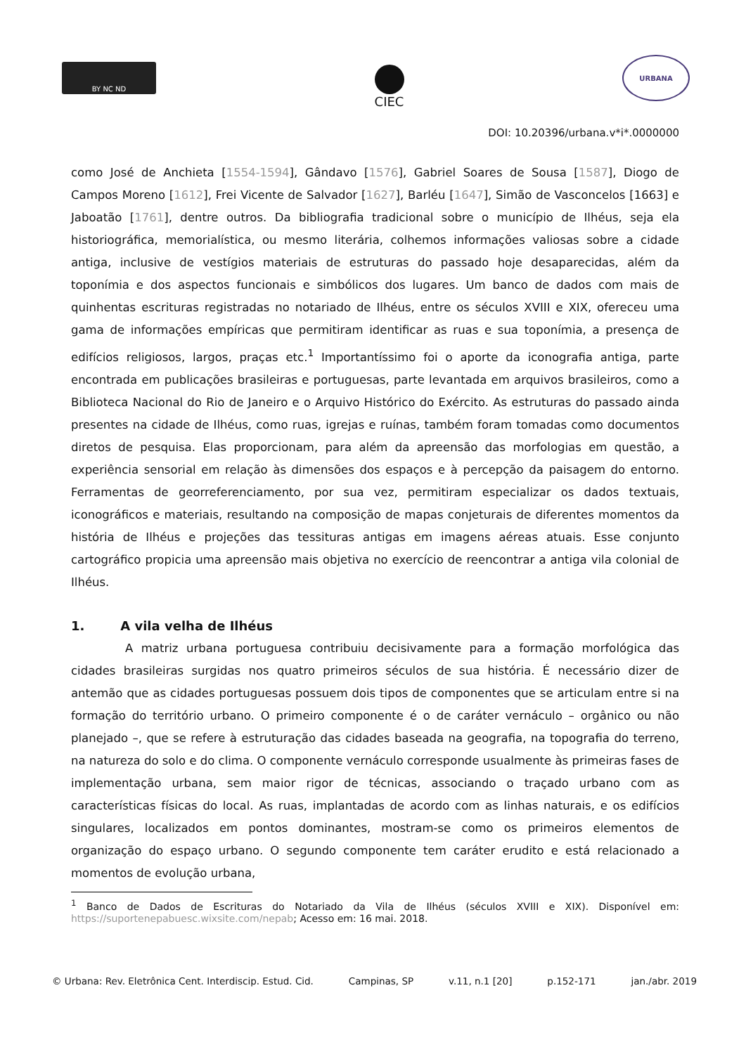BY NC ND
CIEC
URBANA
DOI: 10.20396/urbana.v*i*.0000000
como José de Anchieta [1554-1594], Gândavo [1576], Gabriel Soares de Sousa [1587], Diogo de Campos Moreno [1612], Frei Vicente de Salvador [1627], Barléu [1647], Simão de Vasconcelos [1663] e Jaboatão [1761], dentre outros. Da bibliografia tradicional sobre o município de Ilhéus, seja ela historiográfica, memorialística, ou mesmo literária, colhemos informações valiosas sobre a cidade antiga, inclusive de vestígios materiais de estruturas do passado hoje desaparecidas, além da toponímia e dos aspectos funcionais e simbólicos dos lugares. Um banco de dados com mais de quinhentas escrituras registradas no notariado de Ilhéus, entre os séculos XVIII e XIX, ofereceu uma gama de informações empíricas que permitiram identificar as ruas e sua toponímia, a presença de edifícios religiosos, largos, praças etc.<sup>1</sup> Importantíssimo foi o aporte da iconografia antiga, parte encontrada em publicações brasileiras e portuguesas, parte levantada em arquivos brasileiros, como a Biblioteca Nacional do Rio de Janeiro e o Arquivo Histórico do Exército. As estruturas do passado ainda presentes na cidade de Ilhéus, como ruas, igrejas e ruínas, também foram tomadas como documentos diretos de pesquisa. Elas proporcionam, para além da apreensão das morfologias em questão, a experiência sensorial em relação às dimensões dos espaços e à percepção da paisagem do entorno. Ferramentas de georreferenciamento, por sua vez, permitiram especializar os dados textuais, iconográficos e materiais, resultando na composição de mapas conjeturais de diferentes momentos da história de Ilhéus e projeções das tessituras antigas em imagens aéreas atuais. Esse conjunto cartográfico propicia uma apreensão mais objetiva no exercício de reencontrar a antiga vila colonial de Ilhéus.
1. A vila velha de Ilhéus
A matriz urbana portuguesa contribuiu decisivamente para a formação morfológica das cidades brasileiras surgidas nos quatro primeiros séculos de sua história. É necessário dizer de antemão que as cidades portuguesas possuem dois tipos de componentes que se articulam entre si na formação do território urbano. O primeiro componente é o de caráter vernáculo – orgânico ou não planejado –, que se refere à estruturação das cidades baseada na geografia, na topografia do terreno, na natureza do solo e do clima. O componente vernáculo corresponde usualmente às primeiras fases de implementação urbana, sem maior rigor de técnicas, associando o traçado urbano com as características físicas do local. As ruas, implantadas de acordo com as linhas naturais, e os edifícios singulares, localizados em pontos dominantes, mostram-se como os primeiros elementos de organização do espaço urbano. O segundo componente tem caráter erudito e está relacionado a momentos de evolução urbana,
<sup>1</sup> Banco de Dados de Escrituras do Notariado da Vila de Ilhéus (séculos XVIII e XIX). Disponível em: https://suportenepabuesc.wixsite.com/nepab; Acesso em: 16 mai. 2018.
© Urbana: Rev. Eletrônica Cent. Interdiscip. Estud. Cid. Campinas, SP v.11, n.1 [20] p.152-171 jan./abr. 2019